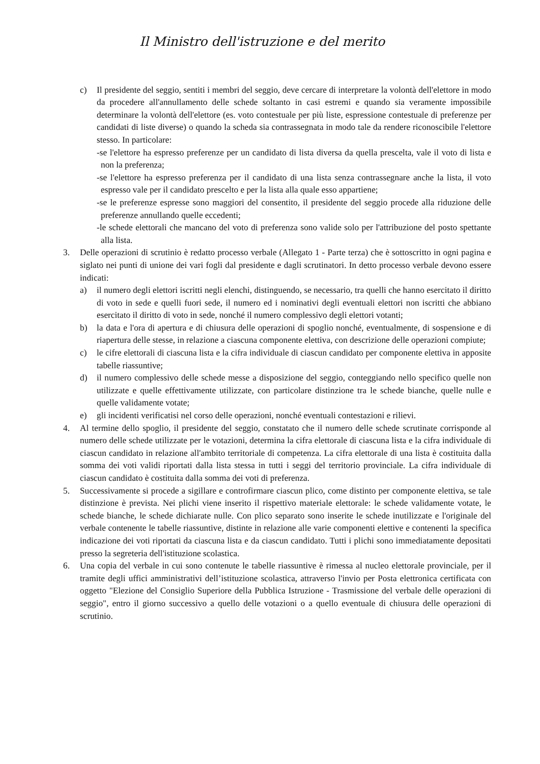Il Ministro dell'istruzione e del merito
c) Il presidente del seggio, sentiti i membri del seggio, deve cercare di interpretare la volontà dell'elettore in modo da procedere all'annullamento delle schede soltanto in casi estremi e quando sia veramente impossibile determinare la volontà dell'elettore (es. voto contestuale per più liste, espressione contestuale di preferenze per candidati di liste diverse) o quando la scheda sia contrassegnata in modo tale da rendere riconoscibile l'elettore stesso. In particolare:
-se l'elettore ha espresso preferenze per un candidato di lista diversa da quella prescelta, vale il voto di lista e non la preferenza;
-se l'elettore ha espresso preferenza per il candidato di una lista senza contrassegnare anche la lista, il voto espresso vale per il candidato prescelto e per la lista alla quale esso appartiene;
-se le preferenze espresse sono maggiori del consentito, il presidente del seggio procede alla riduzione delle preferenze annullando quelle eccedenti;
-le schede elettorali che mancano del voto di preferenza sono valide solo per l'attribuzione del posto spettante alla lista.
3. Delle operazioni di scrutinio è redatto processo verbale (Allegato 1 - Parte terza) che è sottoscritto in ogni pagina e siglato nei punti di unione dei vari fogli dal presidente e dagli scrutinatori. In detto processo verbale devono essere indicati:
a) il numero degli elettori iscritti negli elenchi, distinguendo, se necessario, tra quelli che hanno esercitato il diritto di voto in sede e quelli fuori sede, il numero ed i nominativi degli eventuali elettori non iscritti che abbiano esercitato il diritto di voto in sede, nonché il numero complessivo degli elettori votanti;
b) la data e l'ora di apertura e di chiusura delle operazioni di spoglio nonché, eventualmente, di sospensione e di riapertura delle stesse, in relazione a ciascuna componente elettiva, con descrizione delle operazioni compiute;
c) le cifre elettorali di ciascuna lista e la cifra individuale di ciascun candidato per componente elettiva in apposite tabelle riassuntive;
d) il numero complessivo delle schede messe a disposizione del seggio, conteggiando nello specifico quelle non utilizzate e quelle effettivamente utilizzate, con particolare distinzione tra le schede bianche, quelle nulle e quelle validamente votate;
e) gli incidenti verificatisi nel corso delle operazioni, nonché eventuali contestazioni e rilievi.
4. Al termine dello spoglio, il presidente del seggio, constatato che il numero delle schede scrutinate corrisponde al numero delle schede utilizzate per le votazioni, determina la cifra elettorale di ciascuna lista e la cifra individuale di ciascun candidato in relazione all'ambito territoriale di competenza. La cifra elettorale di una lista è costituita dalla somma dei voti validi riportati dalla lista stessa in tutti i seggi del territorio provinciale. La cifra individuale di ciascun candidato è costituita dalla somma dei voti di preferenza.
5. Successivamente si procede a sigillare e controfirmare ciascun plico, come distinto per componente elettiva, se tale distinzione è prevista. Nei plichi viene inserito il rispettivo materiale elettorale: le schede validamente votate, le schede bianche, le schede dichiarate nulle. Con plico separato sono inserite le schede inutilizzate e l'originale del verbale contenente le tabelle riassuntive, distinte in relazione alle varie componenti elettive e contenenti la specifica indicazione dei voti riportati da ciascuna lista e da ciascun candidato. Tutti i plichi sono immediatamente depositati presso la segreteria dell'istituzione scolastica.
6. Una copia del verbale in cui sono contenute le tabelle riassuntive è rimessa al nucleo elettorale provinciale, per il tramite degli uffici amministrativi dell’istituzione scolastica, attraverso l'invio per Posta elettronica certificata con oggetto "Elezione del Consiglio Superiore della Pubblica Istruzione - Trasmissione del verbale delle operazioni di seggio", entro il giorno successivo a quello delle votazioni o a quello eventuale di chiusura delle operazioni di scrutinio.